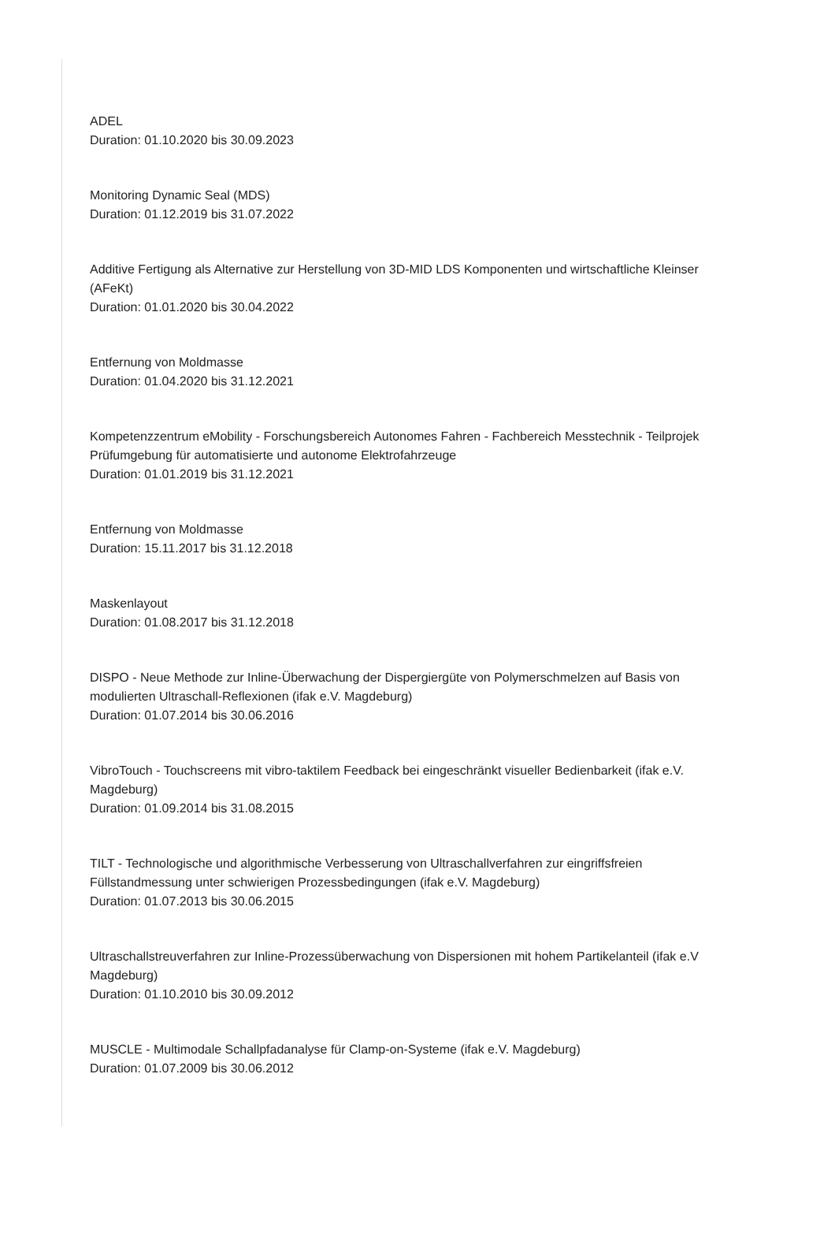ADEL
Duration: 01.10.2020 bis 30.09.2023
Monitoring Dynamic Seal (MDS)
Duration: 01.12.2019 bis 31.07.2022
Additive Fertigung als Alternative zur Herstellung von 3D-MID LDS Komponenten und wirtschaftliche Kleinser
(AFeKt)
Duration: 01.01.2020 bis 30.04.2022
Entfernung von Moldmasse
Duration: 01.04.2020 bis 31.12.2021
Kompetenzzentrum eMobility - Forschungsbereich Autonomes Fahren - Fachbereich Messtechnik - Teilprojek
Prüfumgebung für automatisierte und autonome Elektrofahrzeuge
Duration: 01.01.2019 bis 31.12.2021
Entfernung von Moldmasse
Duration: 15.11.2017 bis 31.12.2018
Maskenlayout
Duration: 01.08.2017 bis 31.12.2018
DISPO - Neue Methode zur Inline-Überwachung der Dispergiergüte von Polymerschmelzen auf Basis von
modulierten Ultraschall-Reflexionen (ifak e.V. Magdeburg)
Duration: 01.07.2014 bis 30.06.2016
VibroTouch - Touchscreens mit vibro-taktilem Feedback bei eingeschränkt visueller Bedienbarkeit (ifak e.V.
Magdeburg)
Duration: 01.09.2014 bis 31.08.2015
TILT - Technologische und algorithmische Verbesserung von Ultraschallverfahren zur eingriffsfreien
Füllstandmessung unter schwierigen Prozessbedingungen (ifak e.V. Magdeburg)
Duration: 01.07.2013 bis 30.06.2015
Ultraschallstreuverfahren zur Inline-Prozessüberwachung von Dispersionen mit hohem Partikelanteil (ifak e.V
Magdeburg)
Duration: 01.10.2010 bis 30.09.2012
MUSCLE - Multimodale Schallpfadanalyse für Clamp-on-Systeme (ifak e.V. Magdeburg)
Duration: 01.07.2009 bis 30.06.2012